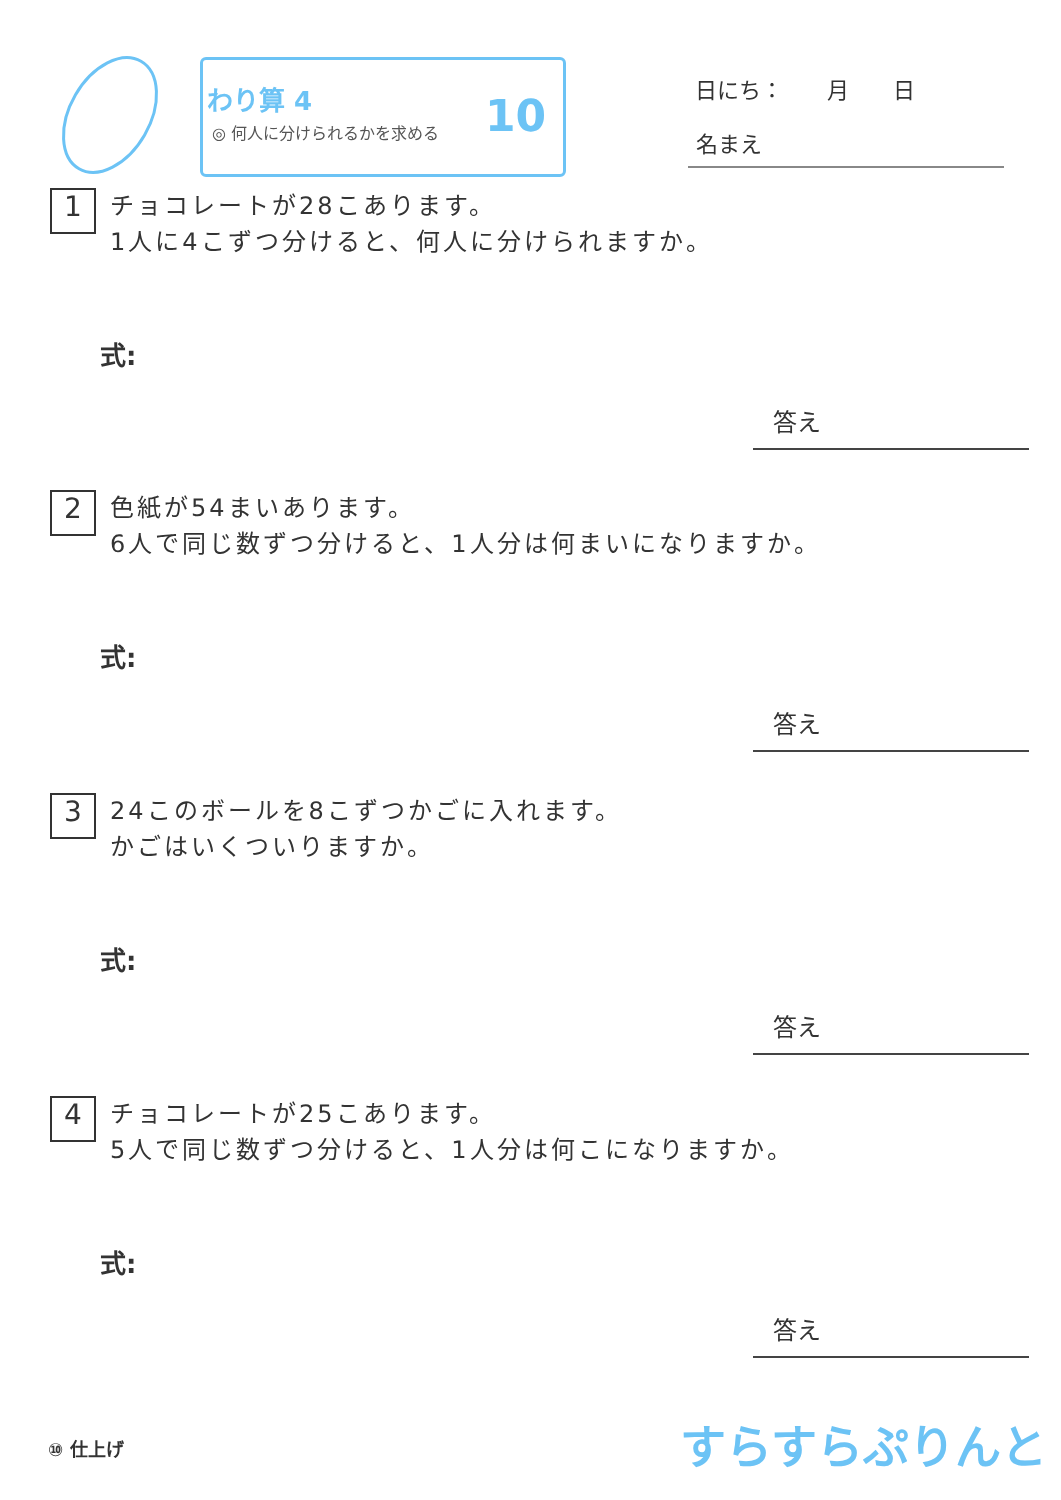わり算 4
◎ 何人に分けられるかを求める 10
日にち：　　月　　日
名まえ
1 チョコレートが28こあります。
1人に4こずつ分けると、何人に分けられますか。
式:
答え
2 色紙が54まいあります。
6人で同じ数ずつ分けると、1人分は何まいになりますか。
式:
答え
3 24このボールを8こずつかごに入れます。
かごはいくついりますか。
式:
答え
4 チョコレートが25こあります。
5人で同じ数ずつ分けると、1人分は何こになりますか。
式:
答え
⑩ 仕上げ すらすらぷりんと